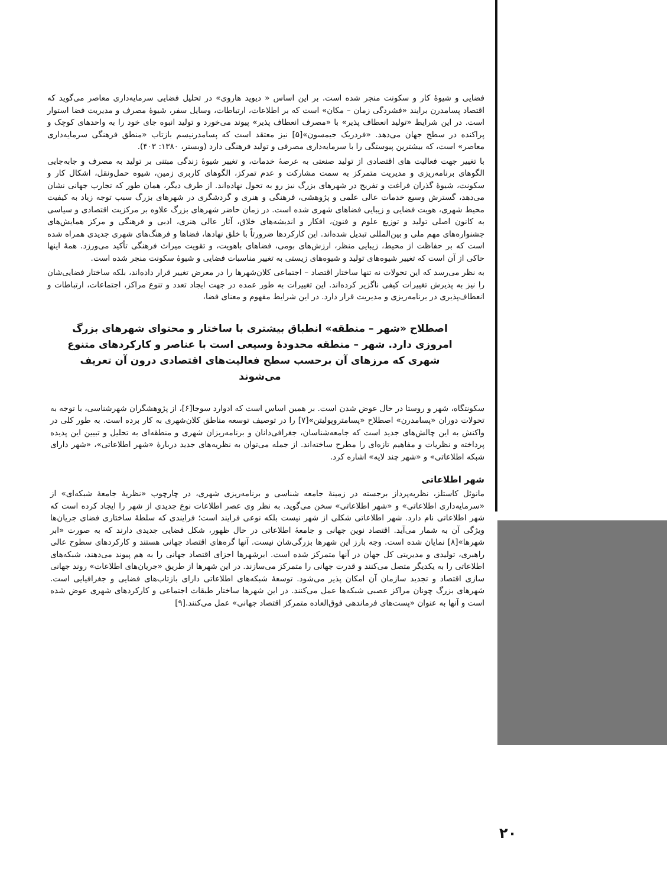فضایی و شیوهٔ کار و سکونت منجر شده است. بر این اساس « دیوید هاروی» در تحلیل فضایی سرمایه‌داری معاصر می‌گوید که اقتصاد پسامدرن برایند «فشردگی زمان – مکان» است که بر اطلاعات، ارتباطات، وسایل سفر، شیوهٔ مصرف و مدیریت فضا استوار است. در این شرایط «تولید انعطاف پذیر» با «مصرف انعطاف پذیر» پیوند می‌خورد و تولید انبوه جای خود را به واحدهای کوچک و پراکنده در سطح جهان می‌دهد. «فردریک جیمسون»[۵] نیز معتقد است که پسامدرنیسم بازتاب «منطق فرهنگی سرمایه‌داری معاصر» است، که بیشترین پیوستگی را با سرمایه‌داری مصرفی و تولید فرهنگی دارد (وبستر، ۱۳۸۰: ۴۰۳).
با تغییر جهت فعالیت های اقتصادی از تولید صنعتی به عرصهٔ خدمات، و تغییر شیوهٔ زندگی مبتنی بر تولید به مصرف و جابه‌جایی الگوهای برنامه‌ریزی و مدیریت متمرکز به سمت مشارکت و عدم تمرکز، الگوهای کاربری زمین، شیوه حمل‌ونقل، اشکال کار و سکونت، شیوهٔ گذران فراغت و تفریح در شهرهای بزرگ نیز رو به تحول نهاده‌اند. از طرف دیگر، همان طور که تجارب جهانی نشان می‌دهد، گسترش وسیع خدمات عالی علمی و پژوهشی، فرهنگی و هنری و گردشگری در شهرهای بزرگ سبب توجه زیاد به کیفیت محیط شهری، هویت فضایی و زیبایی فضاهای شهری شده است. در زمان حاضر شهرهای بزرگ علاوه بر مرکزیت اقتصادی و سیاسی به کانون اصلی تولید و توزیع علوم و فنون، افکار و اندیشه‌های خلاق، آثار عالی هنری، ادبی و فرهنگی و مرکز همایش‌های جشنواره‌های مهم ملی و بین‌المللی تبدیل شده‌اند. این کارکردها ضرورتاً با خلق نهادها، فضاها و فرهنگ‌های شهری جدیدی همراه شده است که بر حفاظت از محیط، زیبایی منظر، ارزش‌های بومی، فضاهای باهویت، و تقویت میراث فرهنگی تأکید می‌ورزد. همهٔ اینها حاکی از آن است که تغییر شیوه‌های تولید و شیوه‌های زیستی به تغییر مناسبات فضایی و شیوهٔ سکونت منجر شده است.
به نظر می‌رسد که این تحولات نه تنها ساختار اقتصاد – اجتماعی کلان‌شهرها را در معرض تغییر قرار داده‌اند، بلکه ساختار فضایی‌شان را نیز به پذیرش تغییرات کیفی ناگزیر کرده‌اند. این تغییرات به طور عمده در جهت ایجاد تعدد و تنوع مراکز، اجتماعات، ارتباطات و انعطاف‌پذیری در برنامه‌ریزی و مدیریت قرار دارد. در این شرایط مفهوم و معنای فضا،
اصطلاح «شهر – منطقه» انطباق بیشتری با ساختار و محتوای شهرهای بزرگ امروزی دارد. شهر – منطقه محدودهٔ وسیعی است با عناصر و کارکردهای متنوع شهری که مرزهای آن برحسب سطح فعالیت‌های اقتصادی درون آن تعریف می‌شوند
سکونتگاه، شهر و روستا در حال عوض شدن است. بر همین اساس است که ادوارد سوجا[۶]، از پژوهشگران شهرشناسی، با توجه به تحولات دوران «پسامدرن» اصطلاح «پسامتروپولیتن»[۷] را در توصیف توسعه مناطق کلان‌شهری به کار برده است. به طور کلی در واکنش به این چالش‌های جدید است که جامعه‌شناسان، جغرافی‌دانان و برنامه‌ریزان شهری و منطقه‌ای به تحلیل و تبیین این پدیده پرداخته و نظریات و مفاهیم تازه‌ای را مطرح ساخته‌اند. از جمله می‌توان به نظریه‌های جدید دربارهٔ «شهر اطلاعاتی»، «شهر دارای شبکه اطلاعاتی» و «شهر چند لایه» اشاره کرد.
شهر اطلاعاتی
مانوئل کاستلز، نظریه‌پرداز برجسته در زمینهٔ جامعه شناسی و برنامه‌ریزی شهری، در چارچوب «نظریهٔ جامعهٔ شبکه‌ای» از «سرمایه‌داری اطلاعاتی» و «شهر اطلاعاتی» سخن می‌گوید. به نظر وی عصر اطلاعات نوع جدیدی از شهر را ایجاد کرده است که شهر اطلاعاتی نام دارد. شهر اطلاعاتی شکلی از شهر نیست بلکه نوعی فرایند است؛ فرایندی که سلطهٔ ساختاری فضای جریان‌ها ویژگی آن به شمار می‌آید. اقتصاد نوین جهانی و جامعهٔ اطلاعاتی در حال ظهور، شکل فضایی جدیدی دارند که به صورت «ابر شهرها»[۸] نمایان شده است. وجه بارز این شهرها بزرگی‌شان نیست. آنها گره‌های اقتصاد جهانی هستند و کارکردهای سطوح عالی راهبری، تولیدی و مدیریتی کل جهان در آنها متمرکز شده است. ابرشهرها اجزای اقتصاد جهانی را به هم پیوند می‌دهند، شبکه‌های اطلاعاتی را به یکدیگر متصل می‌کنند و قدرت جهانی را متمرکز می‌سازند. در این شهرها از طریق «جریان‌های اطلاعات» روند جهانی سازی اقتصاد و تجدید سازمان آن امکان پذیر می‌شود. توسعهٔ شبکه‌های اطلاعاتی دارای بازتاب‌های فضایی و جغرافیایی است. شهرهای بزرگ چونان مراکز عصبی شبکه‌ها عمل می‌کنند. در این شهرها ساختار طبقات اجتماعی و کارکردهای شهری عوض شده است و آنها به عنوان «پست‌های فرماندهی فوق‌العاده متمرکز اقتصاد جهانی» عمل می‌کنند.[۹]
۲۰